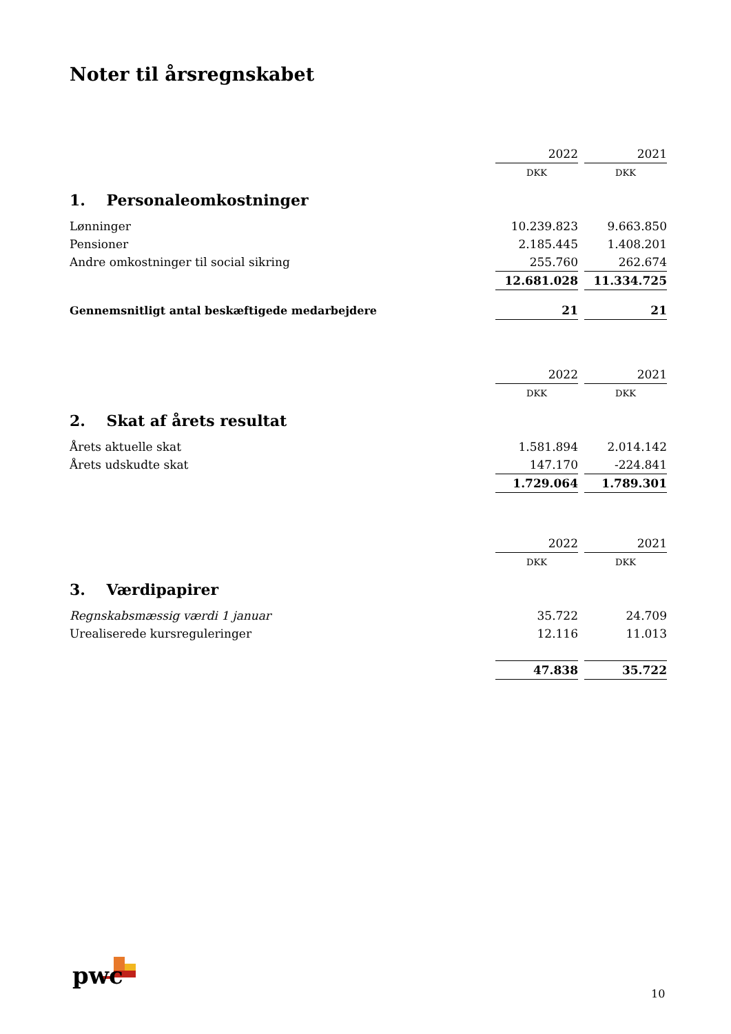Noter til årsregnskabet
| | 2022 | | 2021 |
| | DKK | | DKK |
| 1. Personaleomkostninger | | | |
| Lønninger | 10.239.823 | | 9.663.850 |
| Pensioner | 2.185.445 | | 1.408.201 |
| Andre omkostninger til social sikring | 255.760 | | 262.674 |
| | 12.681.028 | | 11.334.725 |
| Gennemsnitligt antal beskæftigede medarbejdere | 21 | | 21 |
| | 2022 | | 2021 |
| | DKK | | DKK |
| 2. Skat af årets resultat | | | |
| Årets aktuelle skat | 1.581.894 | | 2.014.142 |
| Årets udskudte skat | 147.170 | | -224.841 |
| | 1.729.064 | | 1.789.301 |
| | 2022 | | 2021 |
| | DKK | | DKK |
| 3. Værdipapirer | | | |
| Regnskabsmæssig værdi 1 januar | 35.722 | | 24.709 |
| Urealiserede kursreguleringer | 12.116 | | 11.013 |
| | 47.838 | | 35.722 |
pwc
10